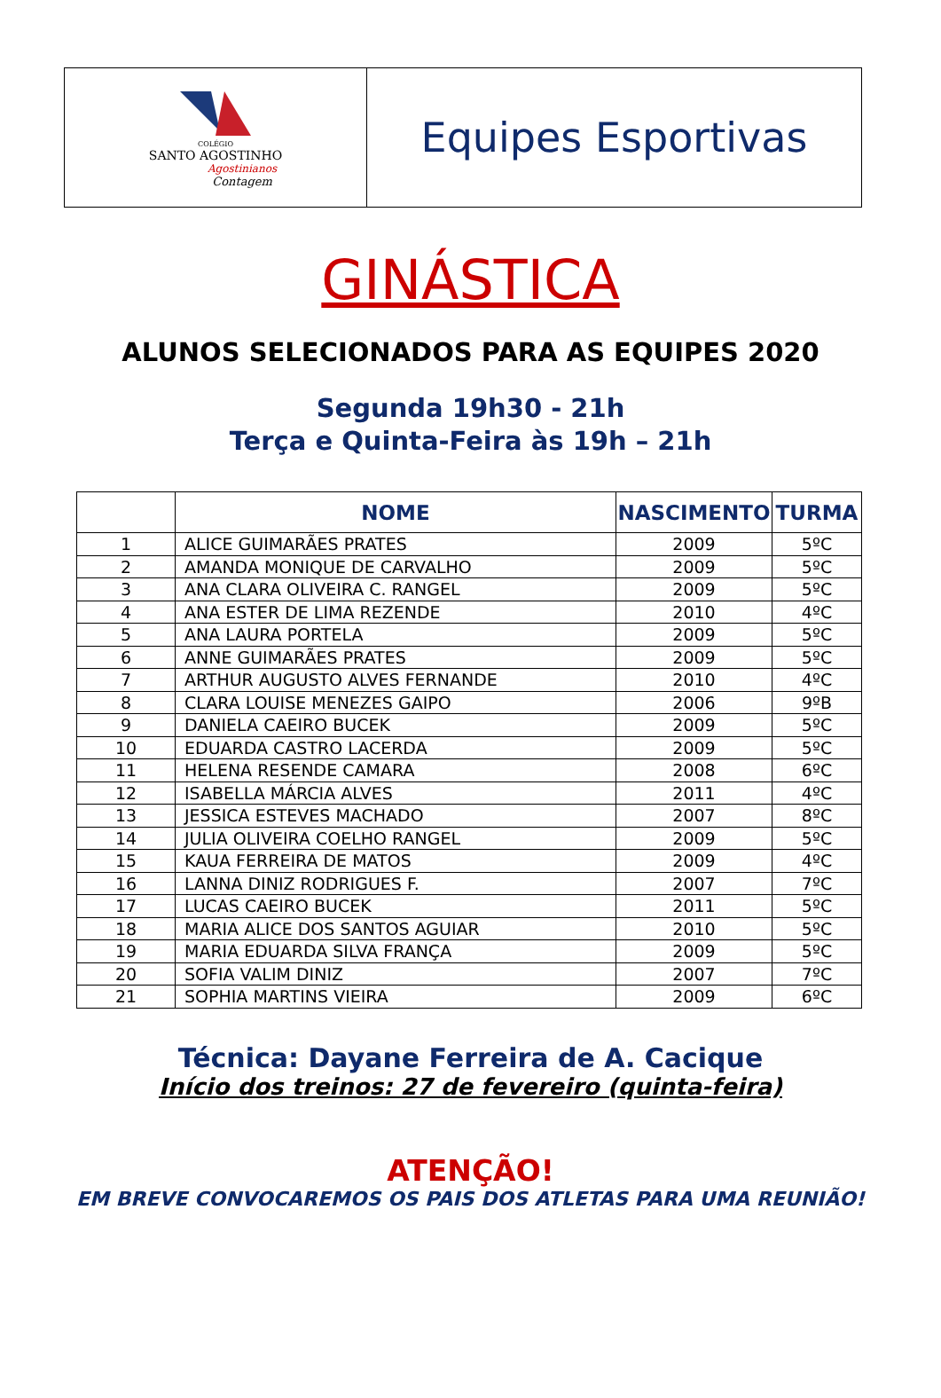COLÉGIO
SANTO AGOSTINHO
Agostinianos
Contagem
Equipes Esportivas
GINÁSTICA
ALUNOS SELECIONADOS PARA AS EQUIPES 2020
Segunda 19h30 - 21h
Terça e Quinta-Feira às 19h – 21h
| | NOME | NASCIMENTO | TURMA |
| --- | --- | --- | --- |
| 1 | ALICE GUIMARÃES PRATES | 2009 | 5ºC |
| 2 | AMANDA MONIQUE DE CARVALHO | 2009 | 5ºC |
| 3 | ANA CLARA OLIVEIRA C. RANGEL | 2009 | 5ºC |
| 4 | ANA ESTER DE LIMA REZENDE | 2010 | 4ºC |
| 5 | ANA LAURA PORTELA | 2009 | 5ºC |
| 6 | ANNE GUIMARÃES PRATES | 2009 | 5ºC |
| 7 | ARTHUR AUGUSTO ALVES FERNANDE | 2010 | 4ºC |
| 8 | CLARA LOUISE MENEZES GAIPO | 2006 | 9ºB |
| 9 | DANIELA CAEIRO BUCEK | 2009 | 5ºC |
| 10 | EDUARDA CASTRO LACERDA | 2009 | 5ºC |
| 11 | HELENA RESENDE CAMARA | 2008 | 6ºC |
| 12 | ISABELLA MÁRCIA ALVES | 2011 | 4ºC |
| 13 | JESSICA ESTEVES MACHADO | 2007 | 8ºC |
| 14 | JULIA OLIVEIRA COELHO RANGEL | 2009 | 5ºC |
| 15 | KAUA FERREIRA DE MATOS | 2009 | 4ºC |
| 16 | LANNA DINIZ RODRIGUES F. | 2007 | 7ºC |
| 17 | LUCAS CAEIRO BUCEK | 2011 | 5ºC |
| 18 | MARIA ALICE DOS SANTOS AGUIAR | 2010 | 5ºC |
| 19 | MARIA EDUARDA SILVA FRANÇA | 2009 | 5ºC |
| 20 | SOFIA VALIM DINIZ | 2007 | 7ºC |
| 21 | SOPHIA MARTINS VIEIRA | 2009 | 6ºC |
Técnica: Dayane Ferreira de A. Cacique
Início dos treinos: 27 de fevereiro (quinta-feira)
ATENÇÃO!
EM BREVE CONVOCAREMOS OS PAIS DOS ATLETAS PARA UMA REUNIÃO!